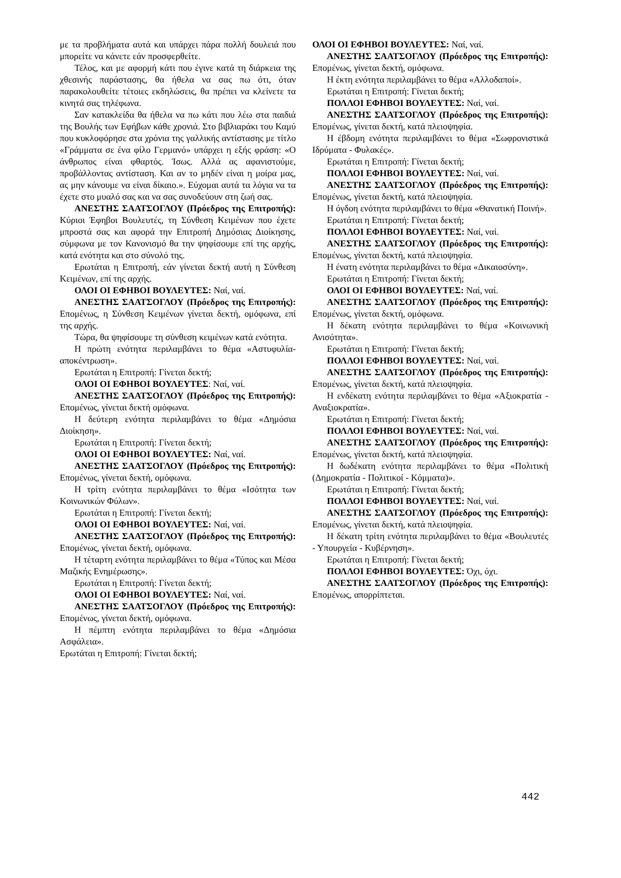με τα προβλήματα αυτά και υπάρχει πάρα πολλή δουλειά που μπορείτε να κάνετε εάν προσφερθείτε.
Τέλος, και με αφορμή κάτι που έγινε κατά τη διάρκεια της χθεσινής παράστασης, θα ήθελα να σας πω ότι, όταν παρακολουθείτε τέτοιες εκδηλώσεις, θα πρέπει να κλείνετε τα κινητά σας τηλέφωνα.
Σαν κατακλείδα θα ήθελα να πω κάτι που λέω στα παιδιά της Βουλής των Εφήβων κάθε χρονιά. Στο βιβλιαράκι του Καμύ που κυκλοφόρησε στα χρόνια της γαλλικής αντίστασης με τίτλο «Γράμματα σε ένα φίλο Γερμανό» υπάρχει η εξής φράση: «Ο άνθρωπος είναι φθαρτός. Ίσως. Αλλά ας αφανιστούμε, προβάλλοντας αντίσταση. Και αν το μηδέν είναι η μοίρα μας, ας μην κάνουμε να είναι δίκαιο.». Εύχομαι αυτά τα λόγια να τα έχετε στο μυαλό σας και να σας συνοδεύουν στη ζωή σας.
ΑΝΕΣΤΗΣ ΣΑΑΤΣΟΓΛΟΥ (Πρόεδρος της Επιτροπής): Κύριοι Έφηβοι Βουλευτές, τη Σύνθεση Κειμένων που έχετε μπροστά σας και αφορά την Επιτροπή Δημόσιας Διοίκησης, σύμφωνα με τον Κανονισμό θα την ψηφίσουμε επί της αρχής, κατά ενότητα και στο σύνολό της.
Ερωτάται η Επιτροπή, εάν γίνεται δεκτή αυτή η Σύνθεση Κειμένων, επί της αρχής.
ΟΛΟΙ ΟΙ ΕΦΗΒΟΙ ΒΟΥΛΕΥΤΕΣ: Ναί, ναί.
ΑΝΕΣΤΗΣ ΣΑΑΤΣΟΓΛΟΥ (Πρόεδρος της Επιτροπής): Επομένως, η Σύνθεση Κειμένων γίνεται δεκτή, ομόφωνα, επί της αρχής.
Τώρα, θα ψηφίσουμε τη σύνθεση κειμένων κατά ενότητα.
Η πρώτη ενότητα περιλαμβάνει το θέμα «Αστυφυλία-αποκέντρωση».
Ερωτάται η Επιτροπή: Γίνεται δεκτή;
ΟΛΟΙ ΟΙ ΕΦΗΒΟΙ ΒΟΥΛΕΥΤΕΣ: Ναί, ναί.
ΑΝΕΣΤΗΣ ΣΑΑΤΣΟΓΛΟΥ (Πρόεδρος της Επιτροπής): Επομένως, γίνεται δεκτή ομόφωνα.
Η δεύτερη ενότητα περιλαμβάνει το θέμα «Δημόσια Διοίκηση».
Ερωτάται η Επιτροπή: Γίνεται δεκτή;
ΟΛΟΙ ΟΙ ΕΦΗΒΟΙ ΒΟΥΛΕΥΤΕΣ: Ναί, ναί.
ΑΝΕΣΤΗΣ ΣΑΑΤΣΟΓΛΟΥ (Πρόεδρος της Επιτροπής): Επομένως, γίνεται δεκτή, ομόφωνα.
Η τρίτη ενότητα περιλαμβάνει το θέμα «Ισότητα των Κοινωνικών Φύλων».
Ερωτάται η Επιτροπή: Γίνεται δεκτή;
ΟΛΟΙ ΟΙ ΕΦΗΒΟΙ ΒΟΥΛΕΥΤΕΣ: Ναί, ναί.
ΑΝΕΣΤΗΣ ΣΑΑΤΣΟΓΛΟΥ (Πρόεδρος της Επιτροπής): Επομένως, γίνεται δεκτή, ομόφωνα.
Η τέταρτη ενότητα περιλαμβάνει το θέμα «Τύπος και Μέσα Μαζικής Ενημέρωσης».
Ερωτάται η Επιτροπή: Γίνεται δεκτή;
ΟΛΟΙ ΟΙ ΕΦΗΒΟΙ ΒΟΥΛΕΥΤΕΣ: Ναί, ναί.
ΑΝΕΣΤΗΣ ΣΑΑΤΣΟΓΛΟΥ (Πρόεδρος της Επιτροπής): Επομένως, γίνεται δεκτή, ομόφωνα.
Η πέμπτη ενότητα περιλαμβάνει το θέμα «Δημόσια Ασφάλεια».
Ερωτάται η Επιτροπή: Γίνεται δεκτή;
ΟΛΟΙ ΟΙ ΕΦΗΒΟΙ ΒΟΥΛΕΥΤΕΣ: Ναί, ναί.
ΑΝΕΣΤΗΣ ΣΑΑΤΣΟΓΛΟΥ (Πρόεδρος της Επιτροπής): Επομένως, γίνεται δεκτή, ομόφωνα.
Η έκτη ενότητα περιλαμβάνει το θέμα «Αλλοδαποί».
Ερωτάται η Επιτροπή: Γίνεται δεκτή;
ΠΟΛΛΟΙ ΕΦΗΒΟΙ ΒΟΥΛΕΥΤΕΣ: Ναί, ναί.
ΑΝΕΣΤΗΣ ΣΑΑΤΣΟΓΛΟΥ (Πρόεδρος της Επιτροπής): Επομένως, γίνεται δεκτή, κατά πλειοψηφία.
Η έβδομη ενότητα περιλαμβάνει το θέμα «Σωφρονιστικά Ιδρύματα - Φυλακές».
Ερωτάται η Επιτροπή: Γίνεται δεκτή;
ΠΟΛΛΟΙ ΕΦΗΒΟΙ ΒΟΥΛΕΥΤΕΣ: Ναί, ναί.
ΑΝΕΣΤΗΣ ΣΑΑΤΣΟΓΛΟΥ (Πρόεδρος της Επιτροπής): Επομένως, γίνεται δεκτή, κατά πλειοψηφία.
Η όγδοη ενότητα περιλαμβάνει το θέμα «Θανατική Ποινή».
Ερωτάται η Επιτροπή: Γίνεται δεκτή;
ΠΟΛΛΟΙ ΕΦΗΒΟΙ ΒΟΥΛΕΥΤΕΣ: Ναί, ναί.
ΑΝΕΣΤΗΣ ΣΑΑΤΣΟΓΛΟΥ (Πρόεδρος της Επιτροπής): Επομένως, γίνεται δεκτή, κατά πλειοψηφία.
Η ένατη ενότητα περιλαμβάνει το θέμα «Δικαιοσύνη».
Ερωτάται η Επιτροπή: Γίνεται δεκτή;
ΟΛΟΙ ΟΙ ΕΦΗΒΟΙ ΒΟΥΛΕΥΤΕΣ: Ναί, ναί.
ΑΝΕΣΤΗΣ ΣΑΑΤΣΟΓΛΟΥ (Πρόεδρος της Επιτροπής): Επομένως, γίνεται δεκτή, ομόφωνα.
Η δέκατη ενότητα περιλαμβάνει το θέμα «Κοινωνική Ανισότητα».
Ερωτάται η Επιτροπή: Γίνεται δεκτή;
ΠΟΛΛΟΙ ΕΦΗΒΟΙ ΒΟΥΛΕΥΤΕΣ: Ναί, ναί.
ΑΝΕΣΤΗΣ ΣΑΑΤΣΟΓΛΟΥ (Πρόεδρος της Επιτροπής): Επομένως, γίνεται δεκτή, κατά πλειοψηφία.
Η ενδέκατη ενότητα περιλαμβάνει το θέμα «Αξιοκρατία - Αναξιοκρατία».
Ερωτάται η Επιτροπή: Γίνεται δεκτή;
ΠΟΛΛΟΙ ΕΦΗΒΟΙ ΒΟΥΛΕΥΤΕΣ: Ναί, ναί.
ΑΝΕΣΤΗΣ ΣΑΑΤΣΟΓΛΟΥ (Πρόεδρος της Επιτροπής): Επομένως, γίνεται δεκτή, κατά πλειοψηφία.
Η δωδέκατη ενότητα περιλαμβάνει το θέμα «Πολιτική (Δημοκρατία - Πολιτικοί - Κόμματα)».
Ερωτάται η Επιτροπή: Γίνεται δεκτή;
ΠΟΛΛΟΙ ΕΦΗΒΟΙ ΒΟΥΛΕΥΤΕΣ: Ναί, ναί.
ΑΝΕΣΤΗΣ ΣΑΑΤΣΟΓΛΟΥ (Πρόεδρος της Επιτροπής): Επομένως, γίνεται δεκτή, κατά πλειοψηφία.
Η δέκατη τρίτη ενότητα περιλαμβάνει το θέμα «Βουλευτές - Υπουργεία - Κυβέρνηση».
Ερωτάται η Επιτροπή: Γίνεται δεκτή;
ΠΟΛΛΟΙ ΕΦΗΒΟΙ ΒΟΥΛΕΥΤΕΣ: Όχι, όχι.
ΑΝΕΣΤΗΣ ΣΑΑΤΣΟΓΛΟΥ (Πρόεδρος της Επιτροπής): Επομένως, απορρίπτεται.
442